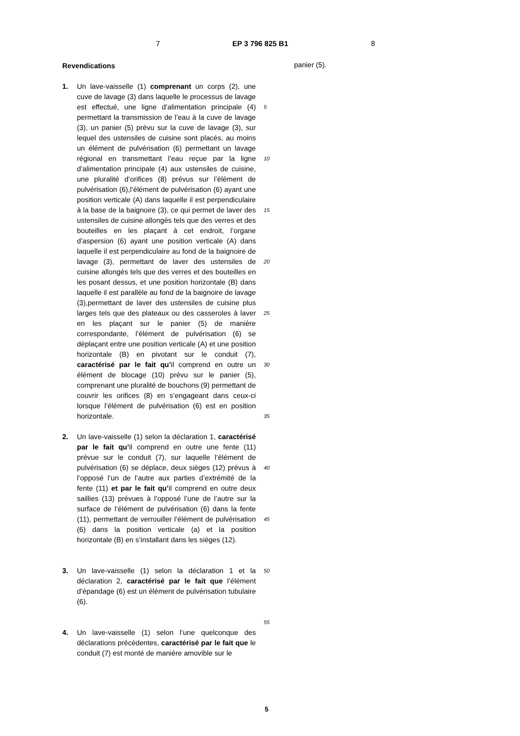7 EP 3 796 825 B1 8
Revendications
1. Un lave-vaisselle (1) comprenant un corps (2), une cuve de lavage (3) dans laquelle le processus de lavage est effectué, une ligne d’alimentation principale (4) permettant la transmission de l’eau à la cuve de lavage (3), un panier (5) prévu sur la cuve de lavage (3), sur lequel des ustensiles de cuisine sont placés, au moins un élément de pulvérisation (6) permettant un lavage régional en transmettant l’eau reçue par la ligne d’alimentation principale (4) aux ustensiles de cuisine, une pluralité d’orifices (8) prévus sur l’élément de pulvérisation (6),l’élément de pulvérisation (6) ayant une position verticale (A) dans laquelle il est perpendiculaire à la base de la baignoire (3), ce qui permet de laver des ustensiles de cuisine allongés tels que des verres et des bouteilles en les plaçant à cet endroit, l’organe d’aspersion (6) ayant une position verticale (A) dans laquelle il est perpendiculaire au fond de la baignoire de lavage (3), permettant de laver des ustensiles de cuisine allongés tels que des verres et des bouteilles en les posant dessus, et une position horizontale (B) dans laquelle il est parallèle au fond de la baignoire de lavage (3),permettant de laver des ustensiles de cuisine plus larges tels que des plateaux ou des casseroles à laver en les plaçant sur le panier (5) de manière correspondante, l’élément de pulvérisation (6) se déplaçant entre une position verticale (A) et une position horizontale (B) en pivotant sur le conduit (7), caractérisé par le fait qu’il comprend en outre un élément de blocage (10) prévu sur le panier (5), comprenant une pluralité de bouchons (9) permettant de couvrir les orifices (8) en s’engageant dans ceux-ci lorsque l’élément de pulvérisation (6) est en position horizontale.
2. Un lave-vaisselle (1) selon la déclaration 1, caractérisé par le fait qu’il comprend en outre une fente (11) prévue sur le conduit (7), sur laquelle l’élément de pulvérisation (6) se déplace, deux sièges (12) prévus à l’opposé l’un de l’autre aux parties d’extrémité de la fente (11) et par le fait qu’il comprend en outre deux saillies (13) prévues à l’opposé l’une de l’autre sur la surface de l’élément de pulvérisation (6) dans la fente (11), permettant de verrouiller l’élément de pulvérisation (6) dans la position verticale (a) et la position horizontale (B) en s’installant dans les sièges (12).
3. Un lave-vaisselle (1) selon la déclaration 1 et la déclaration 2, caractérisé par le fait que l’élément d’épandage (6) est un élément de pulvérisation tubulaire (6).
4. Un lave-vaisselle (1) selon l’une quelconque des déclarations précédentes, caractérisé par le fait que le conduit (7) est monté de manière amovible sur le
panier (5).
5
10
15
20
25
30
35
40
45
50
55
5